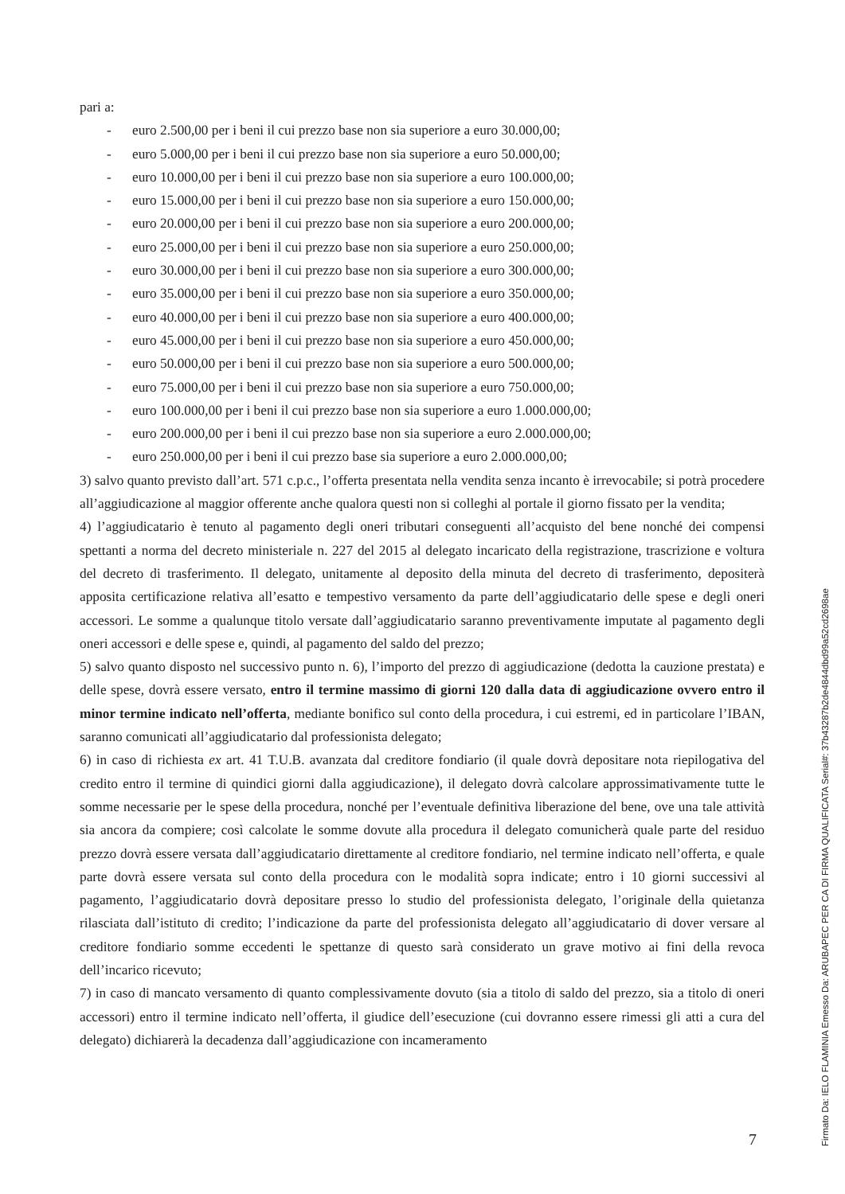pari a:
- euro 2.500,00 per i beni il cui prezzo base non sia superiore a euro 30.000,00;
- euro 5.000,00 per i beni il cui prezzo base non sia superiore a euro 50.000,00;
- euro 10.000,00 per i beni il cui prezzo base non sia superiore a euro 100.000,00;
- euro 15.000,00 per i beni il cui prezzo base non sia superiore a euro 150.000,00;
- euro 20.000,00 per i beni il cui prezzo base non sia superiore a euro 200.000,00;
- euro 25.000,00 per i beni il cui prezzo base non sia superiore a euro 250.000,00;
- euro 30.000,00 per i beni il cui prezzo base non sia superiore a euro 300.000,00;
- euro 35.000,00 per i beni il cui prezzo base non sia superiore a euro 350.000,00;
- euro 40.000,00 per i beni il cui prezzo base non sia superiore a euro 400.000,00;
- euro 45.000,00 per i beni il cui prezzo base non sia superiore a euro 450.000,00;
- euro 50.000,00 per i beni il cui prezzo base non sia superiore a euro 500.000,00;
- euro 75.000,00 per i beni il cui prezzo base non sia superiore a euro 750.000,00;
- euro 100.000,00 per i beni il cui prezzo base non sia superiore a euro 1.000.000,00;
- euro 200.000,00 per i beni il cui prezzo base non sia superiore a euro 2.000.000,00;
- euro 250.000,00 per i beni il cui prezzo base sia superiore a euro 2.000.000,00;
3) salvo quanto previsto dall’art. 571 c.p.c., l’offerta presentata nella vendita senza incanto è irrevocabile; si potrà procedere all’aggiudicazione al maggior offerente anche qualora questi non si colleghi al portale il giorno fissato per la vendita;
4) l’aggiudicatario è tenuto al pagamento degli oneri tributari conseguenti all’acquisto del bene nonché dei compensi spettanti a norma del decreto ministeriale n. 227 del 2015 al delegato incaricato della registrazione, trascrizione e voltura del decreto di trasferimento. Il delegato, unitamente al deposito della minuta del decreto di trasferimento, depositerà apposita certificazione relativa all’esatto e tempestivo versamento da parte dell’aggiudicatario delle spese e degli oneri accessori. Le somme a qualunque titolo versate dall’aggiudicatario saranno preventivamente imputate al pagamento degli oneri accessori e delle spese e, quindi, al pagamento del saldo del prezzo;
5) salvo quanto disposto nel successivo punto n. 6), l’importo del prezzo di aggiudicazione (dedotta la cauzione prestata) e delle spese, dovrà essere versato, entro il termine massimo di giorni 120 dalla data di aggiudicazione ovvero entro il minor termine indicato nell’offerta, mediante bonifico sul conto della procedura, i cui estremi, ed in particolare l’IBAN, saranno comunicati all’aggiudicatario dal professionista delegato;
6) in caso di richiesta ex art. 41 T.U.B. avanzata dal creditore fondiario (il quale dovrà depositare nota riepilogativa del credito entro il termine di quindici giorni dalla aggiudicazione), il delegato dovrà calcolare approssimativamente tutte le somme necessarie per le spese della procedura, nonché per l’eventuale definitiva liberazione del bene, ove una tale attività sia ancora da compiere; così calcolate le somme dovute alla procedura il delegato comunicherà quale parte del residuo prezzo dovrà essere versata dall’aggiudicatario direttamente al creditore fondiario, nel termine indicato nell’offerta, e quale parte dovrà essere versata sul conto della procedura con le modalità sopra indicate; entro i 10 giorni successivi al pagamento, l’aggiudicatario dovrà depositare presso lo studio del professionista delegato, l’originale della quietanza rilasciata dall’istituto di credito; l’indicazione da parte del professionista delegato all’aggiudicatario di dover versare al creditore fondiario somme eccedenti le spettanze di questo sarà considerato un grave motivo ai fini della revoca dell’incarico ricevuto;
7) in caso di mancato versamento di quanto complessivamente dovuto (sia a titolo di saldo del prezzo, sia a titolo di oneri accessori) entro il termine indicato nell’offerta, il giudice dell’esecuzione (cui dovranno essere rimessi gli atti a cura del delegato) dichiarerà la decadenza dall’aggiudicazione con incameramento
7
Firmato Da: IELO FLAMINIA Emesso Da: ARUBAPEC PER CA DI FIRMA QUALIFICATA Serial#: 37b43287b2de4844dbd99a52cd2698ae